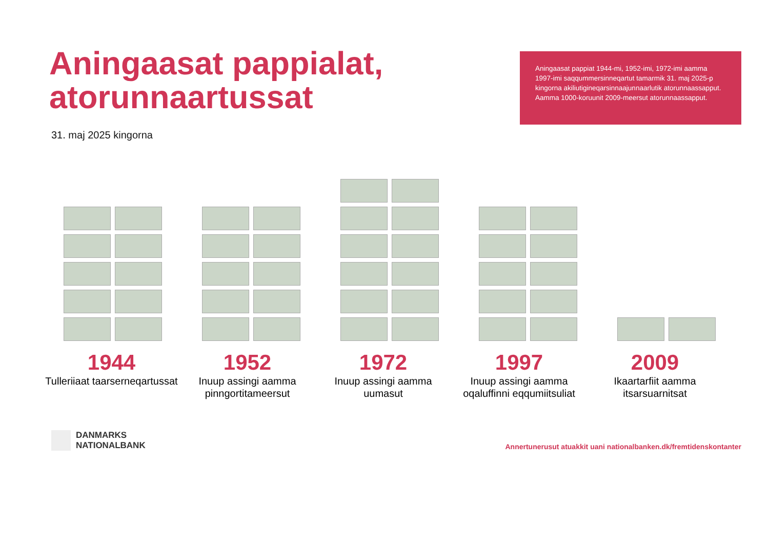Aningaasat pappialat,
atorunnaartussat
31. maj 2025 kingorna
Aningaasat pappiat 1944-mi, 1952-imi, 1972-imi aamma 1997-imi saqqummersinneqartut tamarmik 31. maj 2025-p kingorna akiliutigineqarsinnaajunnaarlutik atorunnaassapput. Aamma 1000-koruunit 2009-meersut atorunnaassapput.
1944
Tulleriiaat taarserneqartussat
1952
Inuup assingi aamma pinngortitameersut
1972
Inuup assingi aamma uumasut
1997
Inuup assingi aamma oqaluffinni eqqumiitsuliat
2009
Ikaartarfiit aamma itsarsuarnitsat
DANMARKS
NATIONALBANK
Annertunerusut atuakkit uani nationalbanken.dk/fremtidenskontanter